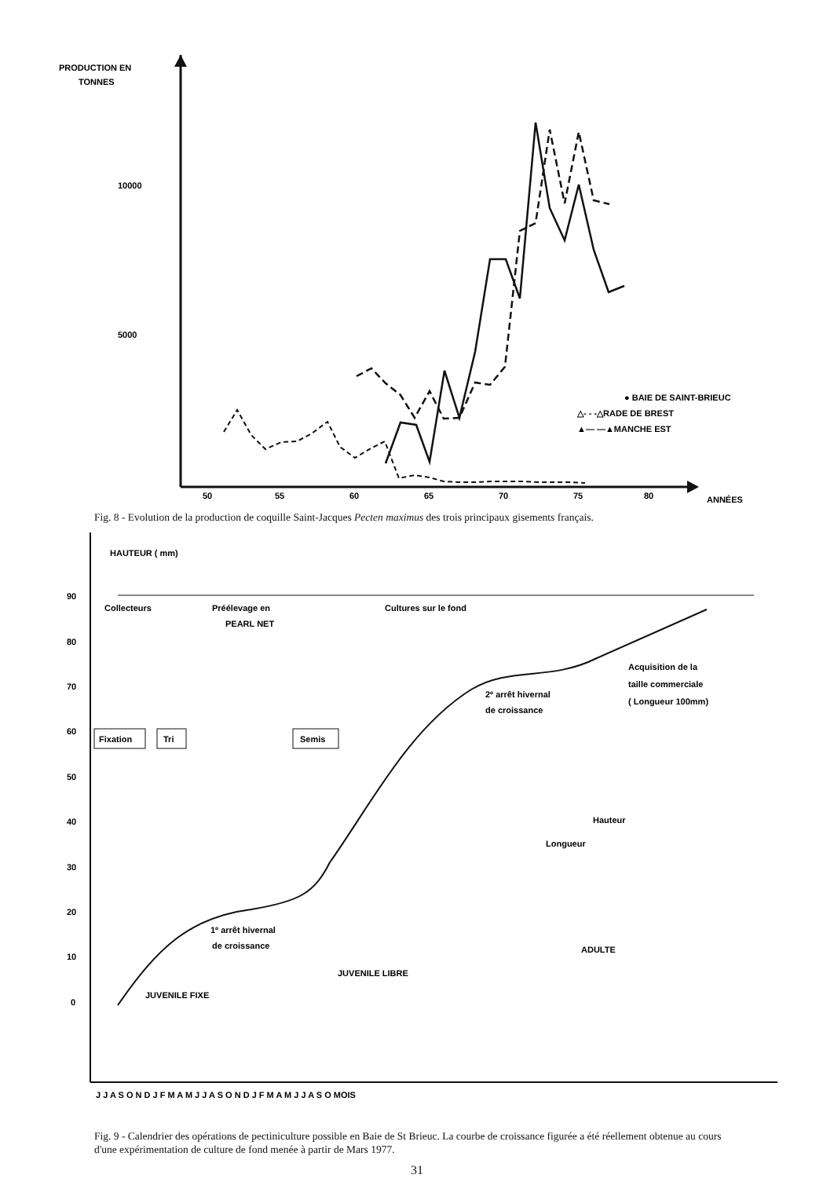PRODUCTION EN
TONNES
10000
5000
50
55
60
65
70
75
80
ANNÉES
● BAIE DE SAINT-BRIEUC
△- - -△RADE DE BREST
▲— —▲MANCHE EST
Fig. 8 - Evolution de la production de coquille Saint-Jacques Pecten maximus des trois principaux gisements français.
HAUTEUR ( mm)
90
80
70
60
50
40
30
20
10
0
Collecteurs
Préélevage en
PEARL NET
Cultures sur le fond
Fixation
Tri
Semis
1º arrêt hivernal
de croissance
2º arrêt hivernal
de croissance
Acquisition de la
taille commerciale
( Longueur 100mm)
Hauteur
Longueur
ADULTE
JUVENILE LIBRE
JUVENILE FIXE
J J A S O N D J F M A M J J A S O N D J F M A M J J A S O MOIS
Fig. 9 - Calendrier des opérations de pectiniculture possible en Baie de St Brieuc. La courbe de croissance figurée a été réellement obtenue au cours d'une expérimentation de culture de fond menée à partir de Mars 1977.
31